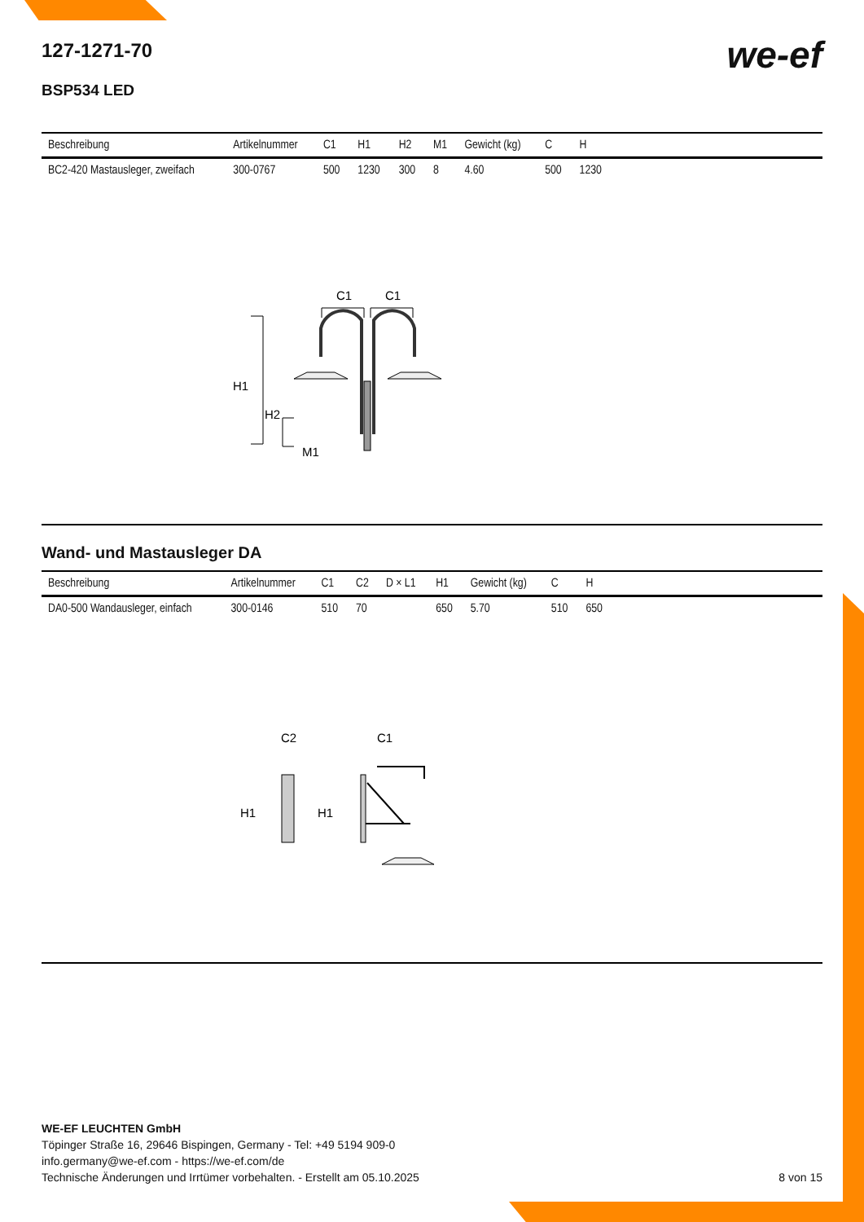127-1271-70
we-ef
BSP534 LED
| Beschreibung | Artikelnummer | C1 | H1 | H2 | M1 | Gewicht (kg) | C | H | |
| --- | --- | --- | --- | --- | --- | --- | --- | --- | --- |
| BC2-420 Mastausleger, zweifach | 300-0767 | 500 | 1230 | 300 | 8 | 4.60 | 500 | 1230 | |
C1
C1
H1
H2
M1
Wand- und Mastausleger DA
| Beschreibung | Artikelnummer | C1 | C2 | D × L1 | H1 | Gewicht (kg) | C | H | |
| --- | --- | --- | --- | --- | --- | --- | --- | --- | --- |
| DA0-500 Wandausleger, einfach | 300-0146 | 510 | 70 | | 650 | 5.70 | 510 | 650 | |
C2
C1
H1
H1
WE-EF LEUCHTEN GmbH
Töpinger Straße 16, 29646 Bispingen, Germany - Tel: +49 5194 909-0
info.germany@we-ef.com - https://we-ef.com/de
Technische Änderungen und Irrtümer vorbehalten. - Erstellt am 05.10.2025 8 von 15